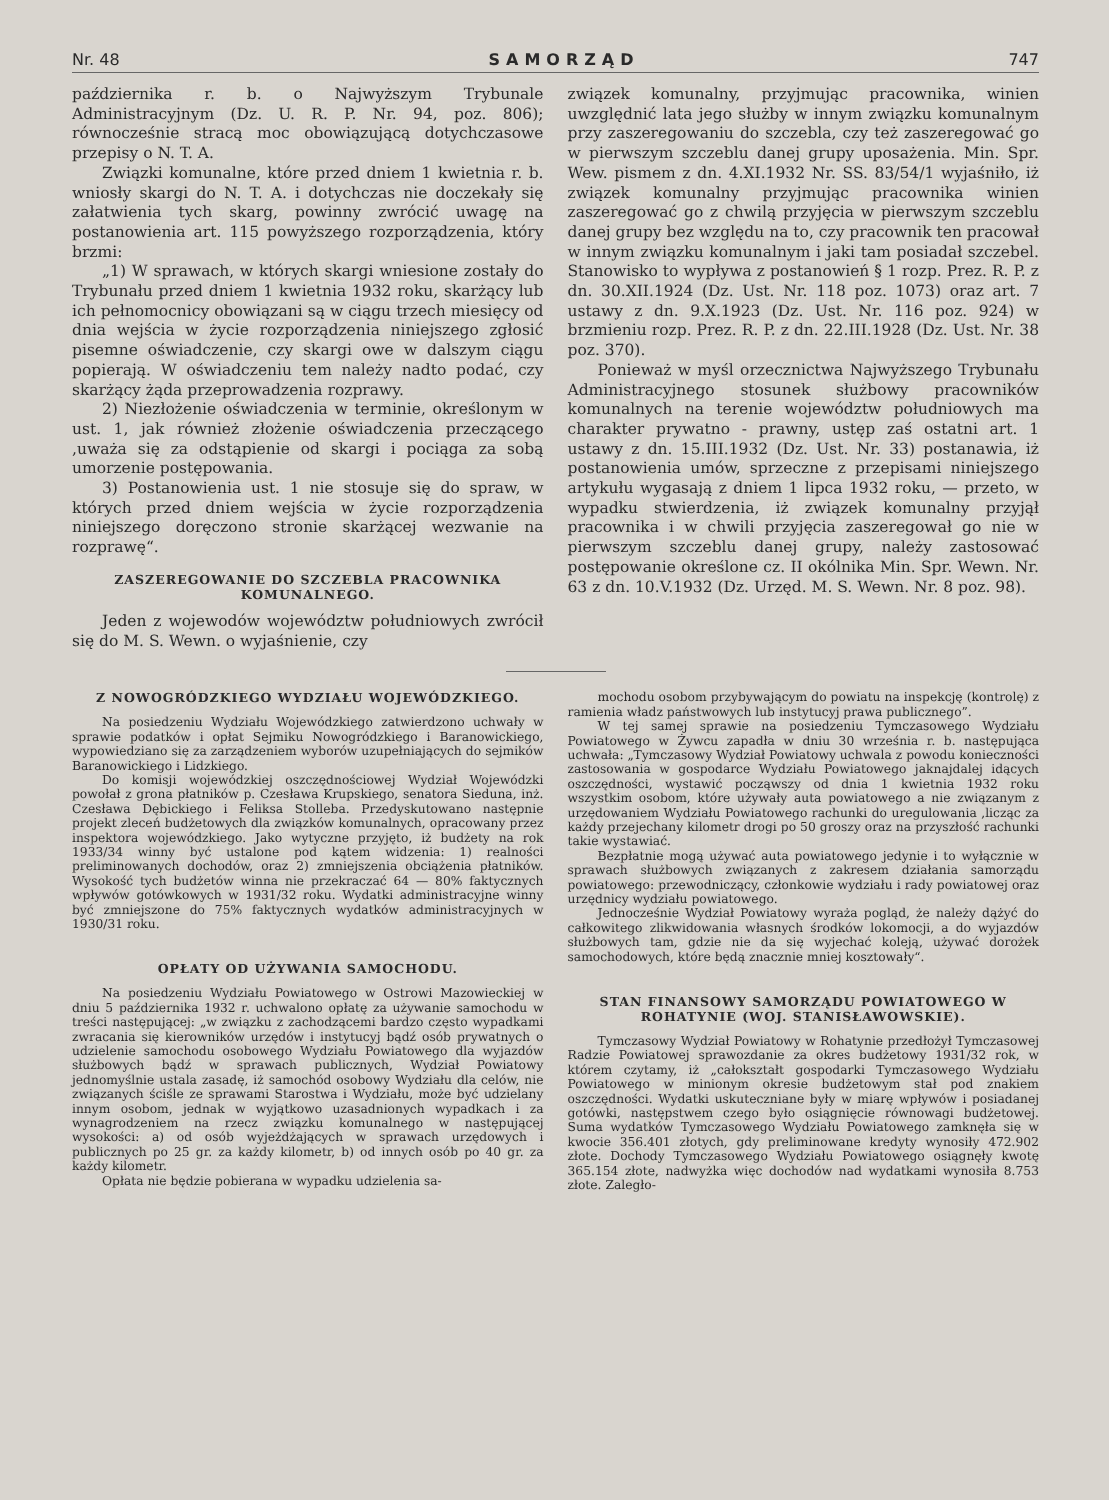Nr. 48 SAMORZĄD 747
października r. b. o Najwyższym Trybunale Administracyjnym (Dz. U. R. P. Nr. 94, poz. 806); równocześnie stracą moc obowiązującą dotychczasowe przepisy o N. T. A.
Związki komunalne, które przed dniem 1 kwietnia r. b. wniosły skargi do N. T. A. i dotychczas nie doczekały się załatwienia tych skarg, powinny zwrócić uwagę na postanowienia art. 115 powyższego rozporządzenia, który brzmi:
„1) W sprawach, w których skargi wniesione zostały do Trybunału przed dniem 1 kwietnia 1932 roku, skarżący lub ich pełnomocnicy obowiązani są w ciągu trzech miesięcy od dnia wejścia w życie rozporządzenia niniejszego zgłosić pisemne oświadczenie, czy skargi owe w dalszym ciągu popierają. W oświadczeniu tem należy nadto podać, czy skarżący żąda przeprowadzenia rozprawy.
2) Niezłożenie oświadczenia w terminie, określonym w ust. 1, jak również złożenie oświadczenia przeczącego ,uważa się za odstąpienie od skargi i pociąga za sobą umorzenie postępowania.
3) Postanowienia ust. 1 nie stosuje się do spraw, w których przed dniem wejścia w życie rozporządzenia niniejszego doręczono stronie skarżącej wezwanie na rozprawę“.
ZASZEREGOWANIE DO SZCZEBLA PRACOWNIKA KOMUNALNEGO.
Jeden z wojewodów województw południowych zwrócił się do M. S. Wewn. o wyjaśnienie, czy
związek komunalny, przyjmując pracownika, winien uwzględnić lata jego służby w innym związku komunalnym przy zaszeregowaniu do szczebla, czy też zaszeregować go w pierwszym szczeblu danej grupy uposażenia. Min. Spr. Wew. pismem z dn. 4.XI.1932 Nr. SS. 83/54/1 wyjaśniło, iż związek komunalny przyjmując pracownika winien zaszeregować go z chwilą przyjęcia w pierwszym szczeblu danej grupy bez względu na to, czy pracownik ten pracował w innym związku komunalnym i jaki tam posiadał szczebel. Stanowisko to wypływa z postanowień § 1 rozp. Prez. R. P. z dn. 30.XII.1924 (Dz. Ust. Nr. 118 poz. 1073) oraz art. 7 ustawy z dn. 9.X.1923 (Dz. Ust. Nr. 116 poz. 924) w brzmieniu rozp. Prez. R. P. z dn. 22.III.1928 (Dz. Ust. Nr. 38 poz. 370).
Ponieważ w myśl orzecznictwa Najwyższego Trybunału Administracyjnego stosunek służbowy pracowników komunalnych na terenie województw południowych ma charakter prywatno - prawny, ustęp zaś ostatni art. 1 ustawy z dn. 15.III.1932 (Dz. Ust. Nr. 33) postanawia, iż postanowienia umów, sprzeczne z przepisami niniejszego artykułu wygasają z dniem 1 lipca 1932 roku, — przeto, w wypadku stwierdzenia, iż związek komunalny przyjął pracownika i w chwili przyjęcia zaszeregował go nie w pierwszym szczeblu danej grupy, należy zastosować postępowanie określone cz. II okólnika Min. Spr. Wewn. Nr. 63 z dn. 10.V.1932 (Dz. Urzęd. M. S. Wewn. Nr. 8 poz. 98).
Z NOWOGRÓDZKIEGO WYDZIAŁU WOJEWÓDZKIEGO.
Na posiedzeniu Wydziału Wojewódzkiego zatwierdzono uchwały w sprawie podatków i opłat Sejmiku Nowogródzkiego i Baranowickiego, wypowiedziano się za zarządzeniem wyborów uzupełniających do sejmików Baranowickiego i Lidzkiego.
Do komisji wojewódzkiej oszczędnościowej Wydział Wojewódzki powołał z grona płatników p. Czesława Krupskiego, senatora Sieduna, inż. Czesława Dębickiego i Feliksa Stolleba. Przedyskutowano następnie projekt zleceń budżetowych dla związków komunalnych, opracowany przez inspektora wojewódzkiego. Jako wytyczne przyjęto, iż budżety na rok 1933/34 winny być ustalone pod kątem widzenia: 1) realności preliminowanych dochodów, oraz 2) zmniejszenia obciążenia płatników. Wysokość tych budżetów winna nie przekraczać 64 — 80% faktycznych wpływów gotówkowych w 1931/32 roku. Wydatki administracyjne winny być zmniejszone do 75% faktycznych wydatków administracyjnych w 1930/31 roku.
OPŁATY OD UŻYWANIA SAMOCHODU.
Na posiedzeniu Wydziału Powiatowego w Ostrowi Mazowieckiej w dniu 5 października 1932 r. uchwalono opłatę za używanie samochodu w treści następującej: „w związku z zachodzącemi bardzo często wypadkami zwracania się kierowników urzędów i instytucyj bądź osób prywatnych o udzielenie samochodu osobowego Wydziału Powiatowego dla wyjazdów służbowych bądź w sprawach publicznych, Wydział Powiatowy jednomyślnie ustala zasadę, iż samochód osobowy Wydziału dla celów, nie związanych ściśle ze sprawami Starostwa i Wydziału, może być udzielany innym osobom, jednak w wyjątkowo uzasadnionych wypadkach i za wynagrodzeniem na rzecz związku komunalnego w następującej wysokości: a) od osób wyjeżdżających w sprawach urzędowych i publicznych po 25 gr. za każdy kilometr, b) od innych osób po 40 gr. za każdy kilometr.
Opłata nie będzie pobierana w wypadku udzielenia sa-
mochodu osobom przybywającym do powiatu na inspekcję (kontrolę) z ramienia władz państwowych lub instytucyj prawa publicznego”.
W tej samej sprawie na posiedzeniu Tymczasowego Wydziału Powiatowego w Żywcu zapadła w dniu 30 września r. b. następująca uchwała: „Tymczasowy Wydział Powiatowy uchwala z powodu konieczności zastosowania w gospodarce Wydziału Powiatowego jaknajdalej idących oszczędności, wystawić począwszy od dnia 1 kwietnia 1932 roku wszystkim osobom, które używały auta powiatowego a nie związanym z urzędowaniem Wydziału Powiatowego rachunki do uregulowania ,licząc za każdy przejechany kilometr drogi po 50 groszy oraz na przyszłość rachunki takie wystawiać.
Bezpłatnie mogą używać auta powiatowego jedynie i to wyłącznie w sprawach służbowych związanych z zakresem działania samorządu powiatowego: przewodniczący, członkowie wydziału i rady powiatowej oraz urzędnicy wydziału powiatowego.
Jednocześnie Wydział Powiatowy wyraża pogląd, że należy dążyć do całkowitego zlikwidowania własnych środków lokomocji, a do wyjazdów służbowych tam, gdzie nie da się wyjechać koleją, używać dorożek samochodowych, które będą znacznie mniej kosztowały“.
STAN FINANSOWY SAMORZĄDU POWIATOWEGO W ROHATYNIE (WOJ. STANISŁAWOWSKIE).
Tymczasowy Wydział Powiatowy w Rohatynie przedłożył Tymczasowej Radzie Powiatowej sprawozdanie za okres budżetowy 1931/32 rok, w którem czytamy, iż „całokształt gospodarki Tymczasowego Wydziału Powiatowego w minionym okresie budżetowym stał pod znakiem oszczędności. Wydatki uskuteczniane były w miarę wpływów i posiadanej gotówki, następstwem czego było osiągnięcie równowagi budżetowej. Suma wydatków Tymczasowego Wydziału Powiatowego zamknęła się w kwocie 356.401 złotych, gdy preliminowane kredyty wynosiły 472.902 złote. Dochody Tymczasowego Wydziału Powiatowego osiągnęły kwotę 365.154 złote, nadwyżka więc dochodów nad wydatkami wynosiła 8.753 złote. Zaległo-